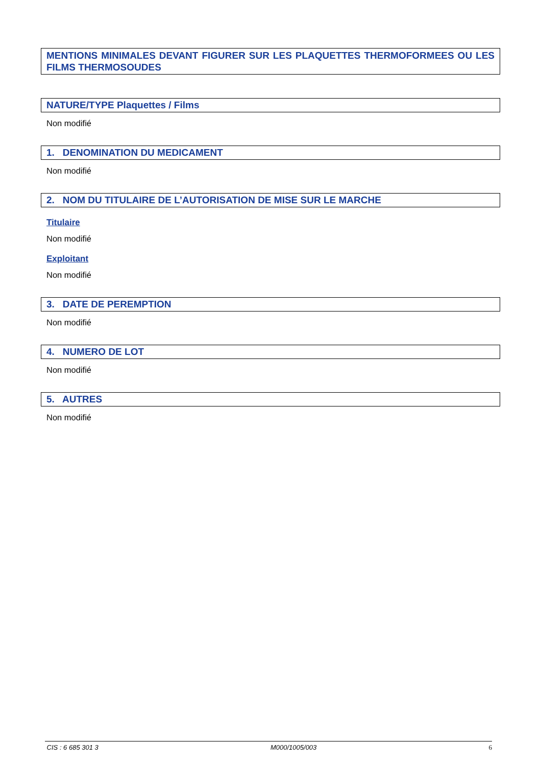MENTIONS MINIMALES DEVANT FIGURER SUR LES PLAQUETTES THERMOFORMEES OU LES FILMS THERMOSOUDES
NATURE/TYPE Plaquettes / Films
Non modifié
1. DENOMINATION DU MEDICAMENT
Non modifié
2. NOM DU TITULAIRE DE L’AUTORISATION DE MISE SUR LE MARCHE
Titulaire
Non modifié
Exploitant
Non modifié
3. DATE DE PEREMPTION
Non modifié
4. NUMERO DE LOT
Non modifié
5. AUTRES
Non modifié
CIS : 6 685 301 3 M000/1005/003 6